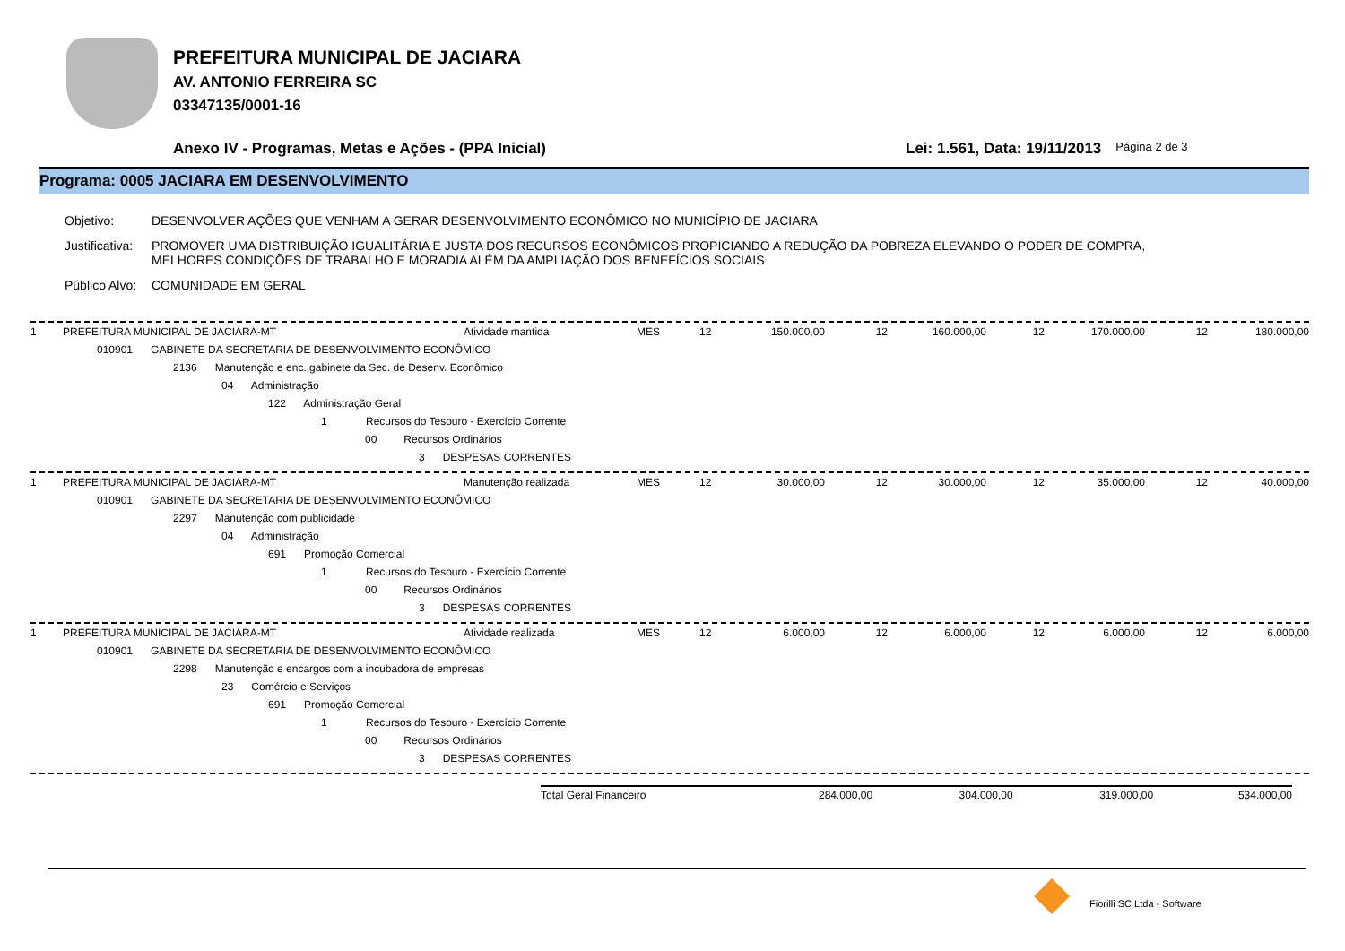PREFEITURA MUNICIPAL DE JACIARA
AV. ANTONIO FERREIRA SC
03347135/0001-16
Anexo IV - Programas, Metas e Ações - (PPA Inicial) Lei: 1.561, Data: 19/11/2013 Página 2 de 3
Programa: 0005 JACIARA EM DESENVOLVIMENTO
Objetivo: DESENVOLVER AÇÕES QUE VENHAM A GERAR DESENVOLVIMENTO ECONÔMICO NO MUNICÍPIO DE JACIARA
Justificativa: PROMOVER UMA DISTRIBUIÇÃO IGUALITÁRIA E JUSTA DOS RECURSOS ECONÔMICOS PROPICIANDO A REDUÇÃO DA POBREZA ELEVANDO O PODER DE COMPRA,
MELHORES CONDIÇÕES DE TRABALHO E MORADIA ALÉM DA AMPLIAÇÃO DOS BENEFÍCIOS SOCIAIS
Público Alvo: COMUNIDADE EM GERAL
| 1 | PREFEITURA MUNICIPAL DE JACIARA-MT | Atividade mantida | MES | 12 | 150.000,00 | 12 | 160.000,00 | 12 | 170.000,00 | 12 | 180.000,00 |
010901 GABINETE DA SECRETARIA DE DESENVOLVIMENTO ECONÔMICO
2136 Manutenção e enc. gabinete da Sec. de Desenv. Econômico
04 Administração
122 Administração Geral
1 Recursos do Tesouro - Exercício Corrente
00 Recursos Ordinários
3 DESPESAS CORRENTES
| 1 | PREFEITURA MUNICIPAL DE JACIARA-MT | Manutenção realizada | MES | 12 | 30.000,00 | 12 | 30.000,00 | 12 | 35.000,00 | 12 | 40.000,00 |
010901 GABINETE DA SECRETARIA DE DESENVOLVIMENTO ECONÔMICO
2297 Manutenção com publicidade
04 Administração
691 Promoção Comercial
1 Recursos do Tesouro - Exercício Corrente
00 Recursos Ordinários
3 DESPESAS CORRENTES
| 1 | PREFEITURA MUNICIPAL DE JACIARA-MT | Atividade realizada | MES | 12 | 6.000,00 | 12 | 6.000,00 | 12 | 6.000,00 | 12 | 6.000,00 |
010901 GABINETE DA SECRETARIA DE DESENVOLVIMENTO ECONÔMICO
2298 Manutenção e encargos com a incubadora de empresas
23 Comércio e Serviços
691 Promoção Comercial
1 Recursos do Tesouro - Exercício Corrente
00 Recursos Ordinários
3 DESPESAS CORRENTES
Total Geral Financeiro 284.000,00 304.000,00 319.000,00 534.000,00
Fiorilli SC Ltda - Software